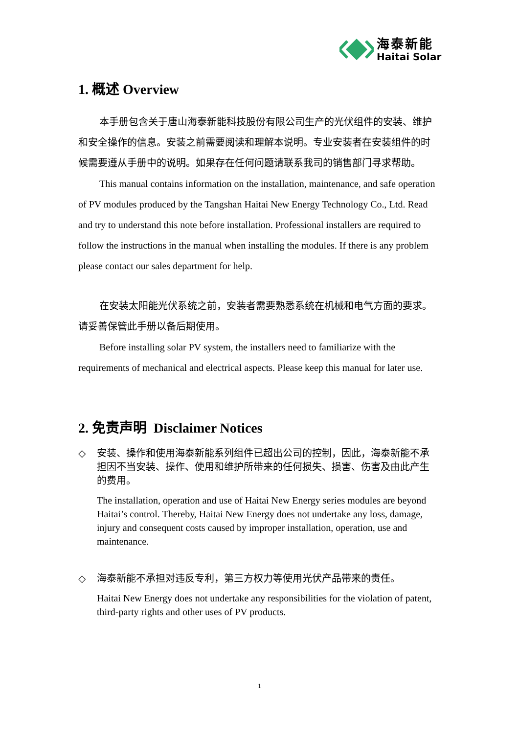海泰新能
Haitai Solar
1. 概述 Overview
本手册包含关于唐山海泰新能科技股份有限公司生产的光伏组件的安装、维护和安全操作的信息。安装之前需要阅读和理解本说明。专业安装者在安装组件的时候需要遵从手册中的说明。如果存在任何问题请联系我司的销售部门寻求帮助。
This manual contains information on the installation, maintenance, and safe operation of PV modules produced by the Tangshan Haitai New Energy Technology Co., Ltd. Read and try to understand this note before installation. Professional installers are required to follow the instructions in the manual when installing the modules. If there is any problem please contact our sales department for help.
在安装太阳能光伏系统之前，安装者需要熟悉系统在机械和电气方面的要求。请妥善保管此手册以备后期使用。
Before installing solar PV system, the installers need to familiarize with the requirements of mechanical and electrical aspects. Please keep this manual for later use.
2. 免责声明 Disclaimer Notices
◇
安装、操作和使用海泰新能系列组件已超出公司的控制，因此，海泰新能不承担因不当安装、操作、使用和维护所带来的任何损失、损害、伤害及由此产生的费用。
The installation, operation and use of Haitai New Energy series modules are beyond Haitai’s control. Thereby, Haitai New Energy does not undertake any loss, damage, injury and consequent costs caused by improper installation, operation, use and maintenance.
◇
海泰新能不承担对违反专利，第三方权力等使用光伏产品带来的责任。
Haitai New Energy does not undertake any responsibilities for the violation of patent, third-party rights and other uses of PV products.
1